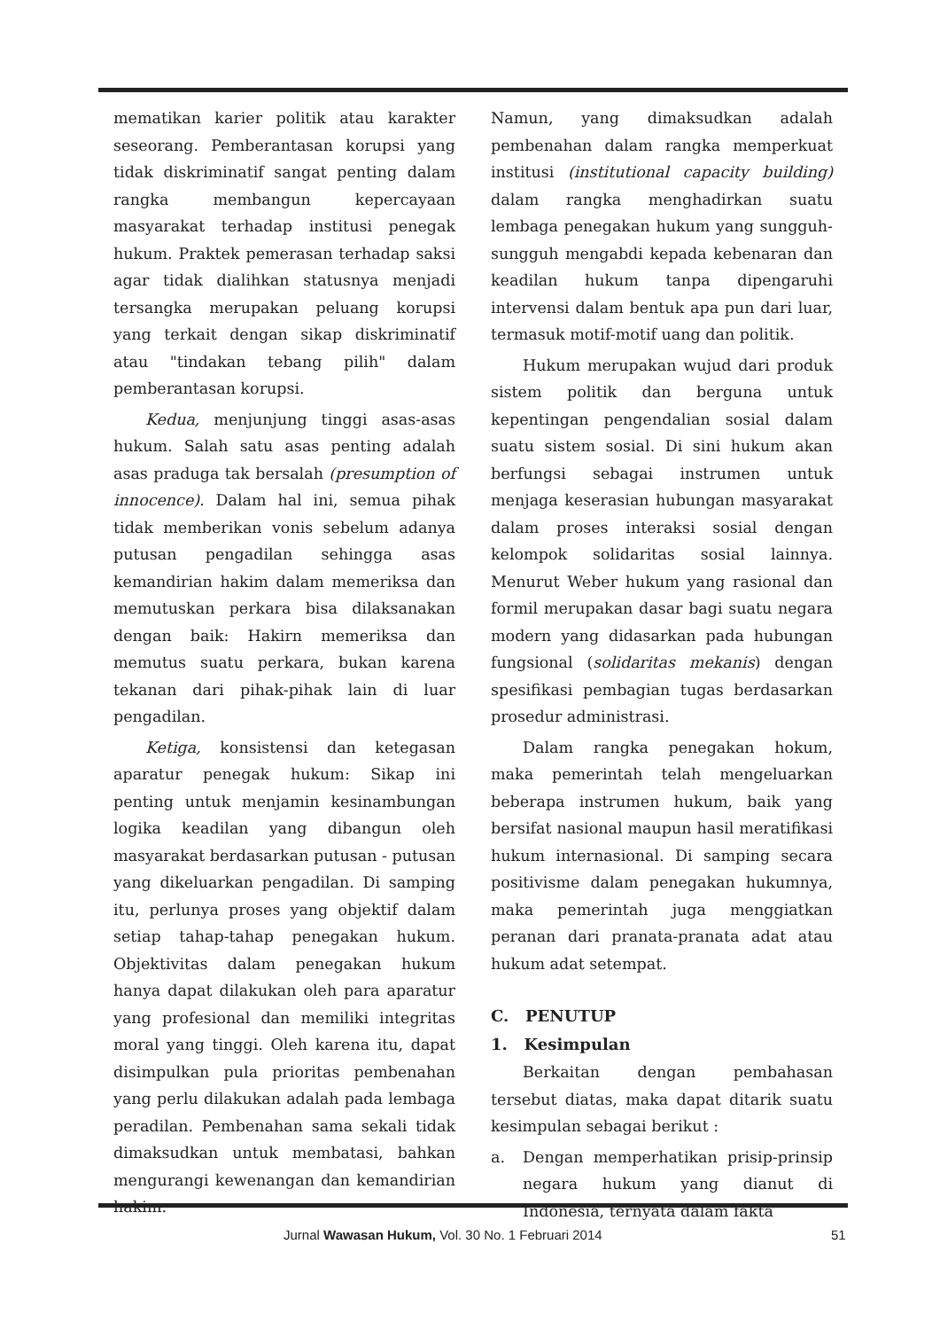mematikan karier politik atau karakter seseorang. Pemberantasan korupsi yang tidak diskriminatif sangat penting dalam rangka membangun kepercayaan masyarakat terhadap institusi penegak hukum. Praktek pemerasan terhadap saksi agar tidak dialihkan statusnya menjadi tersangka merupakan peluang korupsi yang terkait dengan sikap diskriminatif atau "tindakan tebang pilih" dalam pemberantasan korupsi.
Kedua, menjunjung tinggi asas-asas hukum. Salah satu asas penting adalah asas praduga tak bersalah (presumption of innocence). Dalam hal ini, semua pihak tidak memberikan vonis sebelum adanya putusan pengadilan sehingga asas kemandirian hakim dalam memeriksa dan memutuskan perkara bisa dilaksanakan dengan baik: Hakirn memeriksa dan memutus suatu perkara, bukan karena tekanan dari pihak-pihak lain di luar pengadilan.
Ketiga, konsistensi dan ketegasan aparatur penegak hukum: Sikap ini penting untuk menjamin kesinambungan logika keadilan yang dibangun oleh masyarakat berdasarkan putusan - putusan yang dikeluarkan pengadilan. Di samping itu, perlunya proses yang objektif dalam setiap tahap-tahap penegakan hukum. Objektivitas dalam penegakan hukum hanya dapat dilakukan oleh para aparatur yang profesional dan memiliki integritas moral yang tinggi. Oleh karena itu, dapat disimpulkan pula prioritas pembenahan yang perlu dilakukan adalah pada lembaga peradilan. Pembenahan sama sekali tidak dimaksudkan untuk membatasi, bahkan mengurangi kewenangan dan kemandirian hakim.
Namun, yang dimaksudkan adalah pembenahan dalam rangka memperkuat institusi (institutional capacity building) dalam rangka menghadirkan suatu lembaga penegakan hukum yang sungguh-sungguh mengabdi kepada kebenaran dan keadilan hukum tanpa dipengaruhi intervensi dalam bentuk apa pun dari luar, termasuk motif-motif uang dan politik.
Hukum merupakan wujud dari produk sistem politik dan berguna untuk kepentingan pengendalian sosial dalam suatu sistem sosial. Di sini hukum akan berfungsi sebagai instrumen untuk menjaga keserasian hubungan masyarakat dalam proses interaksi sosial dengan kelompok solidaritas sosial lainnya. Menurut Weber hukum yang rasional dan formil merupakan dasar bagi suatu negara modern yang didasarkan pada hubungan fungsional (solidaritas mekanis) dengan spesifikasi pembagian tugas berdasarkan prosedur administrasi.
Dalam rangka penegakan hokum, maka pemerintah telah mengeluarkan beberapa instrumen hukum, baik yang bersifat nasional maupun hasil meratifikasi hukum internasional. Di samping secara positivisme dalam penegakan hukumnya, maka pemerintah juga menggiatkan peranan dari pranata-pranata adat atau hukum adat setempat.
C. PENUTUP
1. Kesimpulan
Berkaitan dengan pembahasan tersebut diatas, maka dapat ditarik suatu kesimpulan sebagai berikut :
a. Dengan memperhatikan prisip-prinsip negara hukum yang dianut di Indonesia, ternyata dalam fakta
Jurnal Wawasan Hukum, Vol. 30 No. 1 Februari 2014 51